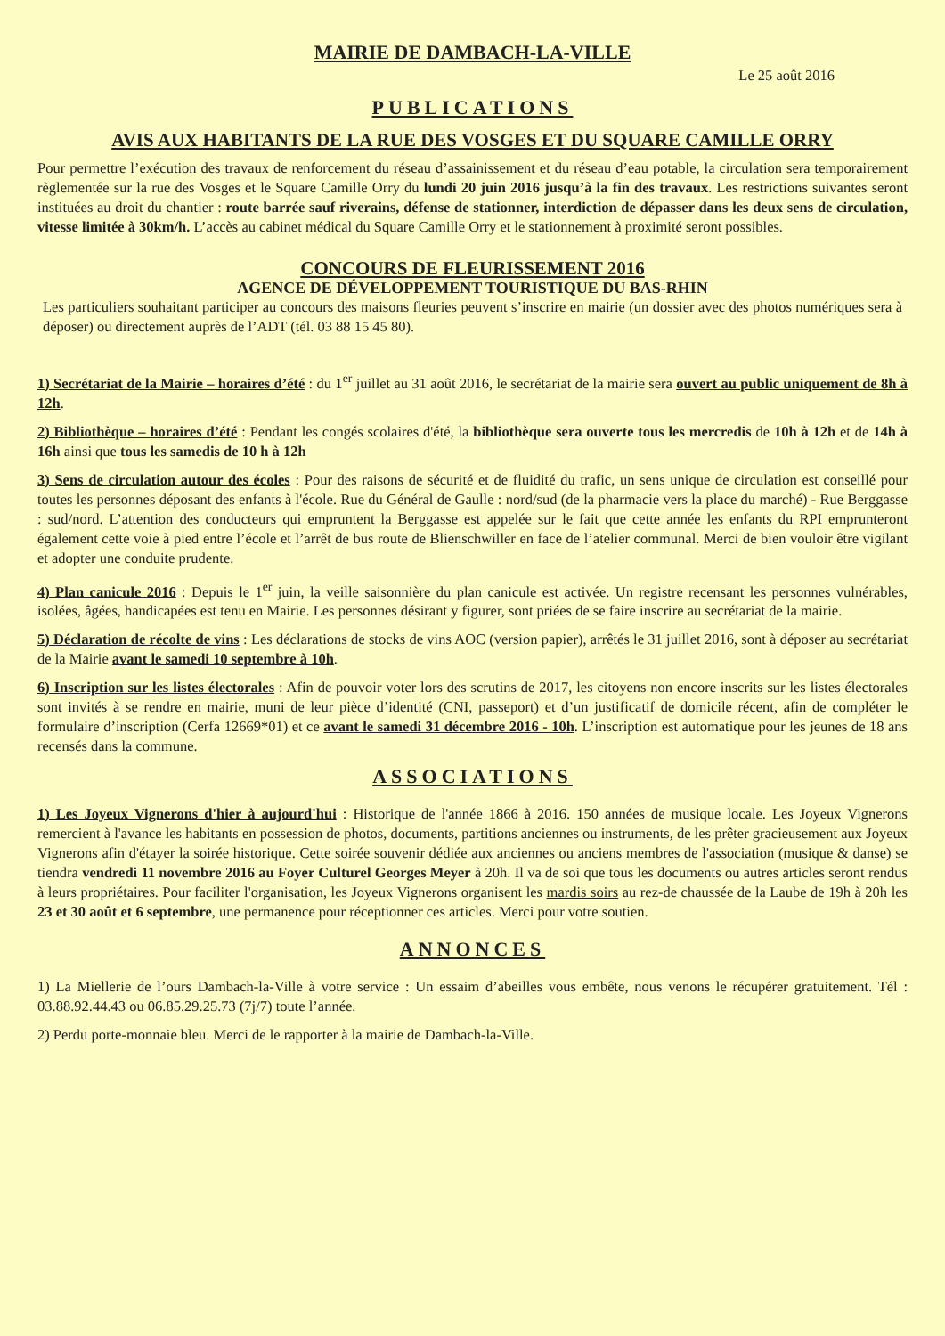MAIRIE DE DAMBACH-LA-VILLE
Le 25 août 2016
PUBLICATIONS
AVIS AUX HABITANTS DE LA RUE DES VOSGES ET DU SQUARE CAMILLE ORRY
Pour permettre l’exécution des travaux de renforcement du réseau d’assainissement et du réseau d’eau potable, la circulation sera temporairement règlementée sur la rue des Vosges et le Square Camille Orry du lundi 20 juin 2016 jusqu’à la fin des travaux. Les restrictions suivantes seront instituées au droit du chantier : route barrée sauf riverains, défense de stationner, interdiction de dépasser dans les deux sens de circulation, vitesse limitée à 30km/h. L’accès au cabinet médical du Square Camille Orry et le stationnement à proximité seront possibles.
CONCOURS DE FLEURISSEMENT 2016
AGENCE DE DÉVELOPPEMENT TOURISTIQUE DU BAS-RHIN
Les particuliers souhaitant participer au concours des maisons fleuries peuvent s’inscrire en mairie (un dossier avec des photos numériques sera à déposer) ou directement auprès de l’ADT (tél. 03 88 15 45 80).
1) Secrétariat de la Mairie – horaires d’été : du 1<sup>er</sup> juillet au 31 août 2016, le secrétariat de la mairie sera ouvert au public uniquement de 8h à 12h.
2) Bibliothèque – horaires d’été : Pendant les congés scolaires d'été, la bibliothèque sera ouverte tous les mercredis de 10h à 12h et de 14h à 16h ainsi que tous les samedis de 10 h à 12h
3) Sens de circulation autour des écoles : Pour des raisons de sécurité et de fluidité du trafic, un sens unique de circulation est conseillé pour toutes les personnes déposant des enfants à l'école. Rue du Général de Gaulle : nord/sud (de la pharmacie vers la place du marché) - Rue Berggasse : sud/nord. L’attention des conducteurs qui empruntent la Berggasse est appelée sur le fait que cette année les enfants du RPI emprunteront également cette voie à pied entre l’école et l’arrêt de bus route de Blienschwiller en face de l’atelier communal. Merci de bien vouloir être vigilant et adopter une conduite prudente.
4) Plan canicule 2016 : Depuis le 1<sup>er</sup> juin, la veille saisonnière du plan canicule est activée. Un registre recensant les personnes vulnérables, isolées, âgées, handicapées est tenu en Mairie. Les personnes désirant y figurer, sont priées de se faire inscrire au secrétariat de la mairie.
5) Déclaration de récolte de vins : Les déclarations de stocks de vins AOC (version papier), arrêtés le 31 juillet 2016, sont à déposer au secrétariat de la Mairie avant le samedi 10 septembre à 10h.
6) Inscription sur les listes électorales : Afin de pouvoir voter lors des scrutins de 2017, les citoyens non encore inscrits sur les listes électorales sont invités à se rendre en mairie, muni de leur pièce d’identité (CNI, passeport) et d’un justificatif de domicile récent, afin de compléter le formulaire d’inscription (Cerfa 12669*01) et ce avant le samedi 31 décembre 2016 - 10h. L’inscription est automatique pour les jeunes de 18 ans recensés dans la commune.
ASSOCIATIONS
1) Les Joyeux Vignerons d'hier à aujourd'hui : Historique de l'année 1866 à 2016. 150 années de musique locale. Les Joyeux Vignerons remercient à l'avance les habitants en possession de photos, documents, partitions anciennes ou instruments, de les prêter gracieusement aux Joyeux Vignerons afin d'étayer la soirée historique. Cette soirée souvenir dédiée aux anciennes ou anciens membres de l'association (musique & danse) se tiendra vendredi 11 novembre 2016 au Foyer Culturel Georges Meyer à 20h. Il va de soi que tous les documents ou autres articles seront rendus à leurs propriétaires. Pour faciliter l'organisation, les Joyeux Vignerons organisent les mardis soirs au rez-de chaussée de la Laube de 19h à 20h les 23 et 30 août et 6 septembre, une permanence pour réceptionner ces articles. Merci pour votre soutien.
ANNONCES
1) La Miellerie de l’ours Dambach-la-Ville à votre service : Un essaim d’abeilles vous embête, nous venons le récupérer gratuitement. Tél : 03.88.92.44.43 ou 06.85.29.25.73 (7j/7) toute l’année.
2) Perdu porte-monnaie bleu. Merci de le rapporter à la mairie de Dambach-la-Ville.